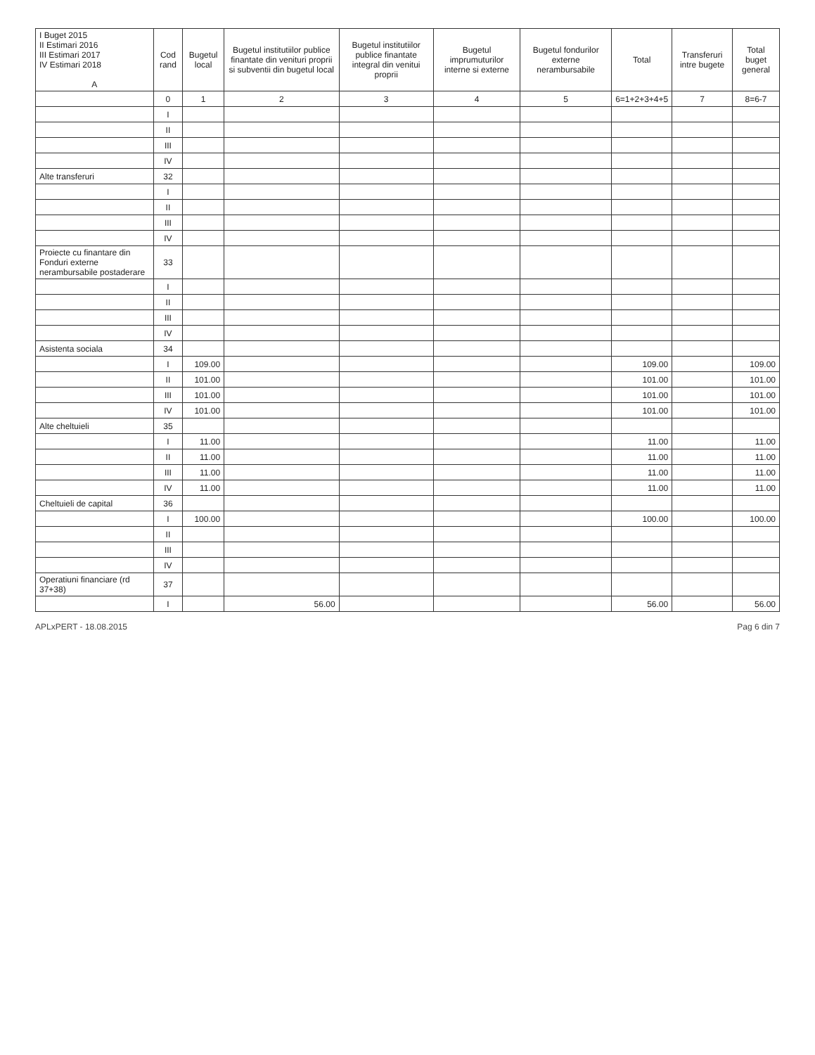| I Buget 2015 II Estimari 2016 III Estimari 2017 IV Estimari 2018 A | Cod rand | Bugetul local | Bugetul institutiilor publice finantate din venituri proprii si subventii din bugetul local | Bugetul institutiilor publice finantate integral din venitui proprii | Bugetul imprumuturilor interne si externe | Bugetul fondurilor externe nerambursabile | Total | Transferuri intre bugete | Total buget general |
| --- | --- | --- | --- | --- | --- | --- | --- | --- | --- |
| | 0 | 1 | 2 | 3 | 4 | 5 | 6=1+2+3+4+5 | 7 | 8=6-7 |
| | I | | | | | | | | |
| | II | | | | | | | | |
| | III | | | | | | | | |
| | IV | | | | | | | | |
| Alte transferuri | 32 | | | | | | | | |
| | I | | | | | | | | |
| | II | | | | | | | | |
| | III | | | | | | | | |
| | IV | | | | | | | | |
| Proiecte cu finantare din Fonduri externe nerambursabile postaderare | 33 | | | | | | | | |
| | I | | | | | | | | |
| | II | | | | | | | | |
| | III | | | | | | | | |
| | IV | | | | | | | | |
| Asistenta sociala | 34 | | | | | | | | |
| | I | 109.00 | | | | | 109.00 | | 109.00 |
| | II | 101.00 | | | | | 101.00 | | 101.00 |
| | III | 101.00 | | | | | 101.00 | | 101.00 |
| | IV | 101.00 | | | | | 101.00 | | 101.00 |
| Alte cheltuieli | 35 | | | | | | | | |
| | I | 11.00 | | | | | 11.00 | | 11.00 |
| | II | 11.00 | | | | | 11.00 | | 11.00 |
| | III | 11.00 | | | | | 11.00 | | 11.00 |
| | IV | 11.00 | | | | | 11.00 | | 11.00 |
| Cheltuieli de capital | 36 | | | | | | | | |
| | I | 100.00 | | | | | 100.00 | | 100.00 |
| | II | | | | | | | | |
| | III | | | | | | | | |
| | IV | | | | | | | | |
| Operatiuni financiare (rd 37+38) | 37 | | | | | | | | |
| | I | | 56.00 | | | | 56.00 | | 56.00 |
APLxPERT - 18.08.2015 Pag 6 din 7